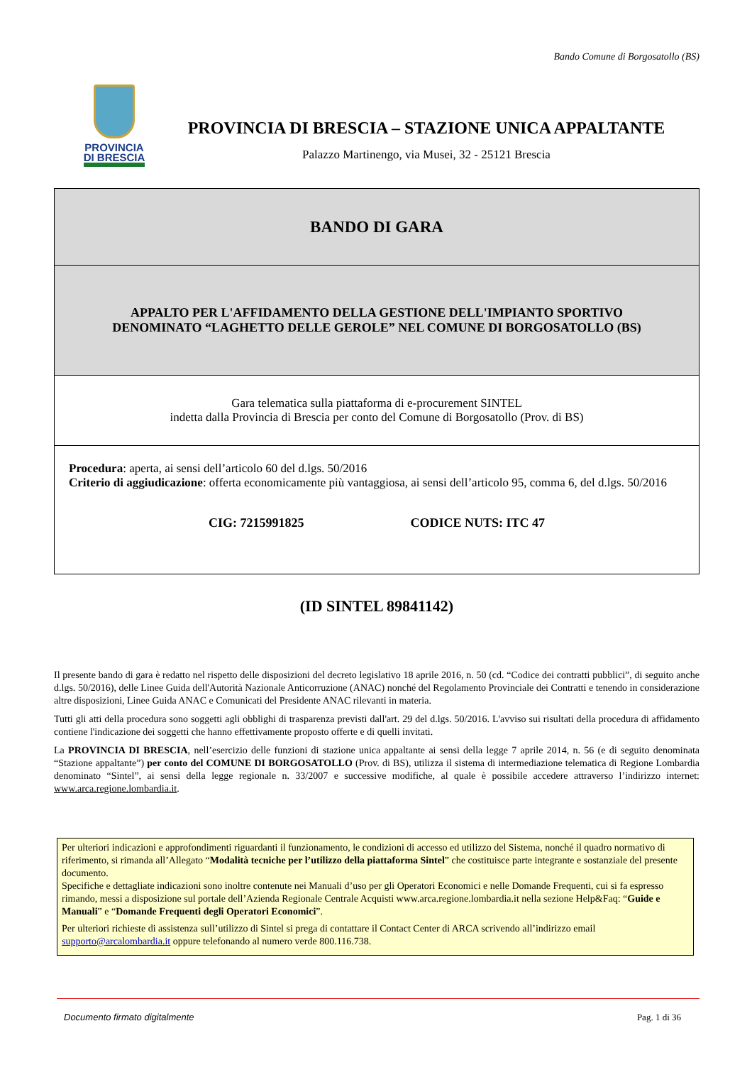Bando Comune di Borgosatollo (BS)
PROVINCIA
DI BRESCIA
PROVINCIA DI BRESCIA – STAZIONE UNICA APPALTANTE
Palazzo Martinengo, via Musei, 32 - 25121 Brescia
BANDO DI GARA
APPALTO PER L'AFFIDAMENTO DELLA GESTIONE DELL'IMPIANTO SPORTIVO
DENOMINATO “LAGHETTO DELLE GEROLE” NEL COMUNE DI BORGOSATOLLO (BS)
Gara telematica sulla piattaforma di e-procurement SINTEL
indetta dalla Provincia di Brescia per conto del Comune di Borgosatollo (Prov. di BS)
Procedura: aperta, ai sensi dell’articolo 60 del d.lgs. 50/2016
Criterio di aggiudicazione: offerta economicamente più vantaggiosa, ai sensi dell’articolo 95, comma 6, del d.lgs. 50/2016
CIG: 7215991825 CODICE NUTS: ITC 47
(ID SINTEL 89841142)
Il presente bando di gara è redatto nel rispetto delle disposizioni del decreto legislativo 18 aprile 2016, n. 50 (cd. “Codice dei contratti pubblici”, di seguito anche d.lgs. 50/2016), delle Linee Guida dell'Autorità Nazionale Anticorruzione (ANAC) nonché del Regolamento Provinciale dei Contratti e tenendo in considerazione altre disposizioni, Linee Guida ANAC e Comunicati del Presidente ANAC rilevanti in materia.
Tutti gli atti della procedura sono soggetti agli obblighi di trasparenza previsti dall'art. 29 del d.lgs. 50/2016. L'avviso sui risultati della procedura di affidamento contiene l'indicazione dei soggetti che hanno effettivamente proposto offerte e di quelli invitati.
La PROVINCIA DI BRESCIA, nell’esercizio delle funzioni di stazione unica appaltante ai sensi della legge 7 aprile 2014, n. 56 (e di seguito denominata “Stazione appaltante”) per conto del COMUNE DI BORGOSATOLLO (Prov. di BS), utilizza il sistema di intermediazione telematica di Regione Lombardia denominato “Sintel”, ai sensi della legge regionale n. 33/2007 e successive modifiche, al quale è possibile accedere attraverso l’indirizzo internet: www.arca.regione.lombardia.it.
Per ulteriori indicazioni e approfondimenti riguardanti il funzionamento, le condizioni di accesso ed utilizzo del Sistema, nonché il quadro normativo di riferimento, si rimanda all’Allegato “Modalità tecniche per l’utilizzo della piattaforma Sintel” che costituisce parte integrante e sostanziale del presente documento.
Specifiche e dettagliate indicazioni sono inoltre contenute nei Manuali d’uso per gli Operatori Economici e nelle Domande Frequenti, cui si fa espresso rimando, messi a disposizione sul portale dell’Azienda Regionale Centrale Acquisti www.arca.regione.lombardia.it nella sezione Help&Faq: “Guide e Manuali” e “Domande Frequenti degli Operatori Economici”.
Per ulteriori richieste di assistenza sull’utilizzo di Sintel si prega di contattare il Contact Center di ARCA scrivendo all’indirizzo email supporto@arcalombardia.it oppure telefonando al numero verde 800.116.738.
Documento firmato digitalmente Pag. 1 di 36